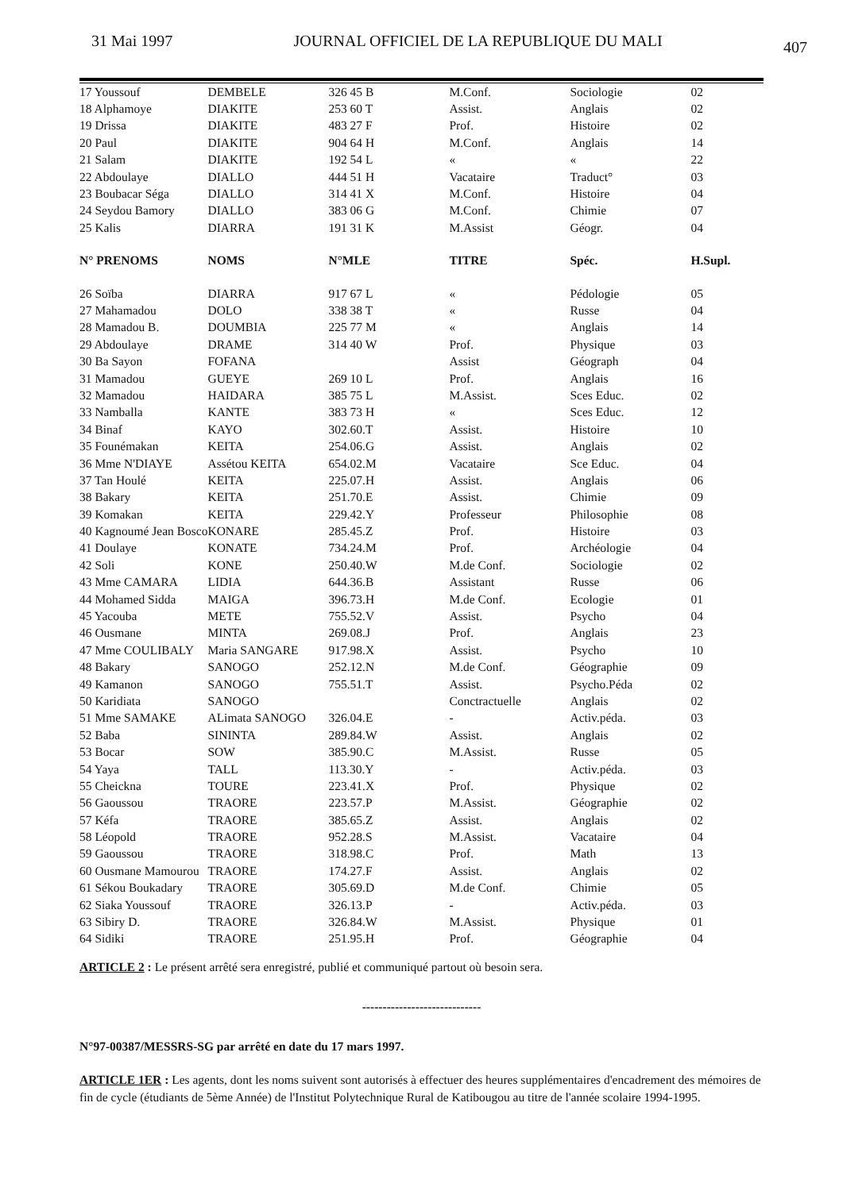31 Mai 1997 JOURNAL OFFICIEL DE LA REPUBLIQUE DU MALI 407
| 17 Youssouf | DEMBELE | 326 45 B | M.Conf. | Sociologie | 02 |
| 18 Alphamoye | DIAKITE | 253 60 T | Assist. | Anglais | 02 |
| 19 Drissa | DIAKITE | 483 27 F | Prof. | Histoire | 02 |
| 20 Paul | DIAKITE | 904 64 H | M.Conf. | Anglais | 14 |
| 21 Salam | DIAKITE | 192 54 L | « | « | 22 |
| 22 Abdoulaye | DIALLO | 444 51 H | Vacataire | Traduct° | 03 |
| 23 Boubacar Séga | DIALLO | 314 41 X | M.Conf. | Histoire | 04 |
| 24 Seydou Bamory | DIALLO | 383 06 G | M.Conf. | Chimie | 07 |
| 25 Kalis | DIARRA | 191 31 K | M.Assist | Géogr. | 04 |
| N° PRENOMS | NOMS | N°MLE | TITRE | Spéc. | H.Supl. |
| 26 Soïba | DIARRA | 917 67 L | « | Pédologie | 05 |
| 27 Mahamadou | DOLO | 338 38 T | « | Russe | 04 |
| 28 Mamadou B. | DOUMBIA | 225 77 M | « | Anglais | 14 |
| 29 Abdoulaye | DRAME | 314 40 W | Prof. | Physique | 03 |
| 30 Ba Sayon | FOFANA | | Assist | Géograph | 04 |
| 31 Mamadou | GUEYE | 269 10 L | Prof. | Anglais | 16 |
| 32 Mamadou | HAIDARA | 385 75 L | M.Assist. | Sces Educ. | 02 |
| 33 Namballa | KANTE | 383 73 H | « | Sces Educ. | 12 |
| 34 Binaf | KAYO | 302.60.T | Assist. | Histoire | 10 |
| 35 Founémakan | KEITA | 254.06.G | Assist. | Anglais | 02 |
| 36 Mme N'DIAYE | Assétou KEITA | 654.02.M | Vacataire | Sce Educ. | 04 |
| 37 Tan Houlé | KEITA | 225.07.H | Assist. | Anglais | 06 |
| 38 Bakary | KEITA | 251.70.E | Assist. | Chimie | 09 |
| 39 Komakan | KEITA | 229.42.Y | Professeur | Philosophie | 08 |
| 40 Kagnoumé Jean Bosco | KONARE | 285.45.Z | Prof. | Histoire | 03 |
| 41 Doulaye | KONATE | 734.24.M | Prof. | Archéologie | 04 |
| 42 Soli | KONE | 250.40.W | M.de Conf. | Sociologie | 02 |
| 43 Mme CAMARA | LIDIA | 644.36.B | Assistant | Russe | 06 |
| 44 Mohamed Sidda | MAIGA | 396.73.H | M.de Conf. | Ecologie | 01 |
| 45 Yacouba | METE | 755.52.V | Assist. | Psycho | 04 |
| 46 Ousmane | MINTA | 269.08.J | Prof. | Anglais | 23 |
| 47 Mme COULIBALY | Maria SANGARE | 917.98.X | Assist. | Psycho | 10 |
| 48 Bakary | SANOGO | 252.12.N | M.de Conf. | Géographie | 09 |
| 49 Kamanon | SANOGO | 755.51.T | Assist. | Psycho.Péda | 02 |
| 50 Karidiata | SANOGO | | Conctractuelle | Anglais | 02 |
| 51 Mme SAMAKE | ALimata SANOGO | 326.04.E | - | Activ.péda. | 03 |
| 52 Baba | SININTA | 289.84.W | Assist. | Anglais | 02 |
| 53 Bocar | SOW | 385.90.C | M.Assist. | Russe | 05 |
| 54 Yaya | TALL | 113.30.Y | - | Activ.péda. | 03 |
| 55 Cheickna | TOURE | 223.41.X | Prof. | Physique | 02 |
| 56 Gaoussou | TRAORE | 223.57.P | M.Assist. | Géographie | 02 |
| 57 Kéfa | TRAORE | 385.65.Z | Assist. | Anglais | 02 |
| 58 Léopold | TRAORE | 952.28.S | M.Assist. | Vacataire | 04 |
| 59 Gaoussou | TRAORE | 318.98.C | Prof. | Math | 13 |
| 60 Ousmane Mamourou | TRAORE | 174.27.F | Assist. | Anglais | 02 |
| 61 Sékou Boukadary | TRAORE | 305.69.D | M.de Conf. | Chimie | 05 |
| 62 Siaka Youssouf | TRAORE | 326.13.P | - | Activ.péda. | 03 |
| 63 Sibiry D. | TRAORE | 326.84.W | M.Assist. | Physique | 01 |
| 64 Sidiki | TRAORE | 251.95.H | Prof. | Géographie | 04 |
ARTICLE 2 : Le présent arrêté sera enregistré, publié et communiqué partout où besoin sera.
-----------------------------
N°97-00387/MESSRS-SG par arrêté en date du 17 mars 1997.
ARTICLE 1ER : Les agents, dont les noms suivent sont autorisés à effectuer des heures supplémentaires d'encadrement des mémoires de fin de cycle (étudiants de 5ème Année) de l'Institut Polytechnique Rural de Katibougou au titre de l'année scolaire 1994-1995.